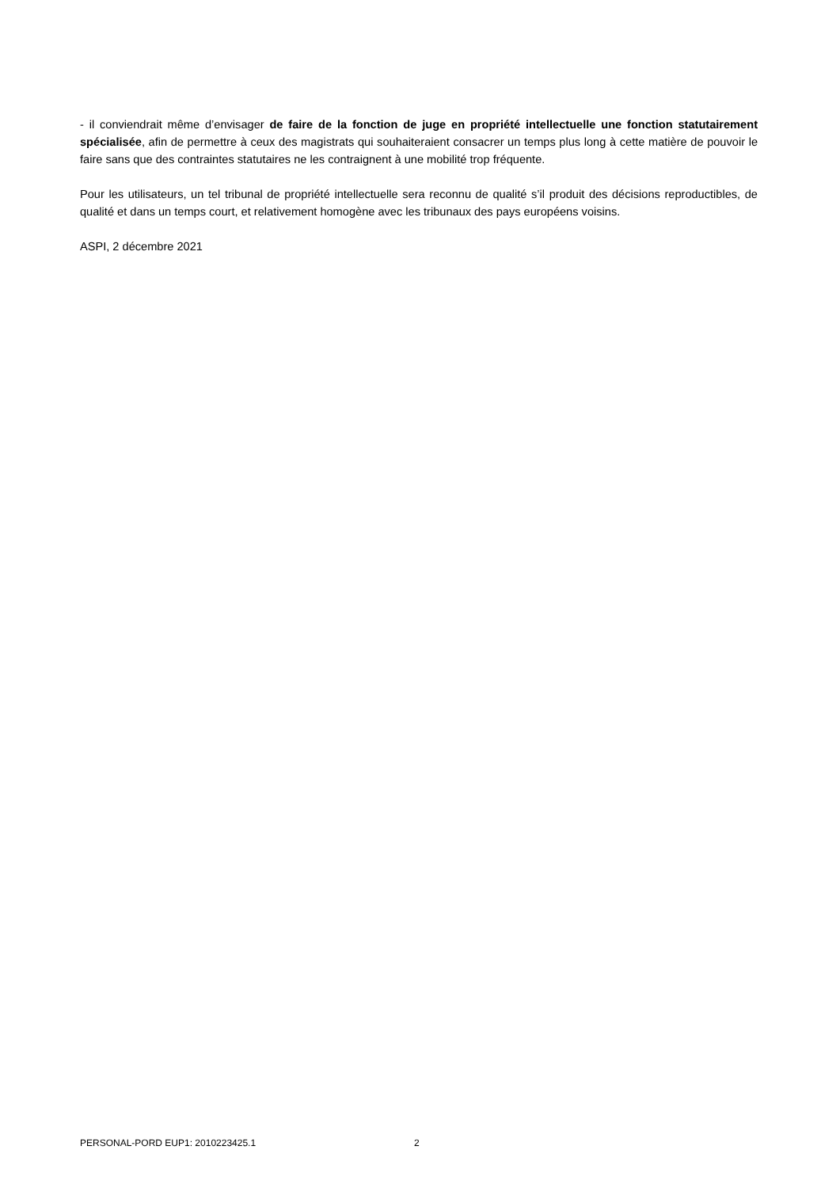- il conviendrait même d’envisager de faire de la fonction de juge en propriété intellectuelle une fonction statutairement spécialisée, afin de permettre à ceux des magistrats qui souhaiteraient consacrer un temps plus long à cette matière de pouvoir le faire sans que des contraintes statutaires ne les contraignent à une mobilité trop fréquente.
Pour les utilisateurs, un tel tribunal de propriété intellectuelle sera reconnu de qualité s’il produit des décisions reproductibles, de qualité et dans un temps court, et relativement homogène avec les tribunaux des pays européens voisins.
ASPI, 2 décembre 2021
PERSONAL-PORD EUP1: 2010223425.1 2